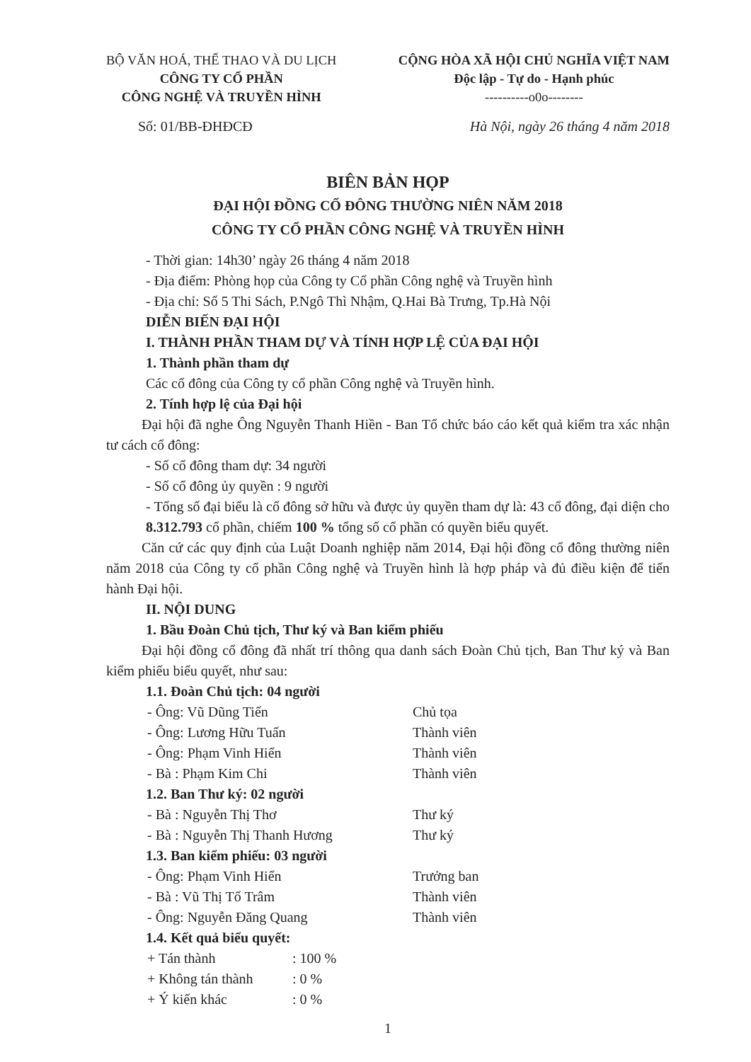BỘ VĂN HOÁ, THỂ THAO VÀ DU LỊCH
CÔNG TY CỔ PHẦN
CÔNG NGHỆ VÀ TRUYỀN HÌNH
CỘNG HÒA XÃ HỘI CHỦ NGHĨA VIỆT NAM
Độc lập - Tự do - Hạnh phúc
----------o0o--------
Số: 01/BB-ĐHĐCĐ Hà Nội, ngày 26 tháng 4 năm 2018
BIÊN BẢN HỌP
ĐẠI HỘI ĐỒNG CỔ ĐÔNG THƯỜNG NIÊN NĂM 2018
CÔNG TY CỔ PHẦN CÔNG NGHỆ VÀ TRUYỀN HÌNH
- Thời gian: 14h30’ ngày 26 tháng 4 năm 2018
- Địa điểm: Phòng họp của Công ty Cổ phần Công nghệ và Truyền hình
- Địa chỉ: Số 5 Thi Sách, P.Ngô Thì Nhậm, Q.Hai Bà Trưng, Tp.Hà Nội
DIỄN BIẾN ĐẠI HỘI
I. THÀNH PHẦN THAM DỰ VÀ TÍNH HỢP LỆ CỦA ĐẠI HỘI
1. Thành phần tham dự
Các cổ đông của Công ty cổ phần Công nghệ và Truyền hình.
2. Tính hợp lệ của Đại hội
Đại hội đã nghe Ông Nguyễn Thanh Hiền - Ban Tổ chức báo cáo kết quả kiểm tra xác nhận tư cách cổ đông:
- Số cổ đông tham dự: 34 người
- Số cổ đông ủy quyền : 9 người
- Tổng số đại biểu là cổ đông sở hữu và được ủy quyền tham dự là: 43 cổ đông, đại diện cho 8.312.793 cổ phần, chiếm 100 % tổng số cổ phần có quyền biểu quyết.
Căn cứ các quy định của Luật Doanh nghiệp năm 2014, Đại hội đồng cổ đông thường niên năm 2018 của Công ty cổ phần Công nghệ và Truyền hình là hợp pháp và đủ điều kiện để tiến hành Đại hội.
II. NỘI DUNG
1. Bầu Đoàn Chủ tịch, Thư ký và Ban kiểm phiếu
Đại hội đồng cổ đông đã nhất trí thông qua danh sách Đoàn Chủ tịch, Ban Thư ký và Ban kiểm phiếu biểu quyết, như sau:
1.1. Đoàn Chủ tịch: 04 người
- Ông: Vũ Dũng Tiến Chủ tọa
- Ông: Lương Hữu Tuấn Thành viên
- Ông: Phạm Vinh Hiển Thành viên
- Bà : Phạm Kim Chi Thành viên
1.2. Ban Thư ký: 02 người
- Bà : Nguyễn Thị Thơ Thư ký
- Bà : Nguyễn Thị Thanh Hương Thư ký
1.3. Ban kiểm phiếu: 03 người
- Ông: Phạm Vinh Hiển Trưởng ban
- Bà : Vũ Thị Tố Trâm Thành viên
- Ông: Nguyễn Đăng Quang Thành viên
1.4. Kết quả biểu quyết:
+ Tán thành : 100 %
+ Không tán thành : 0 %
+ Ý kiến khác : 0 %
1